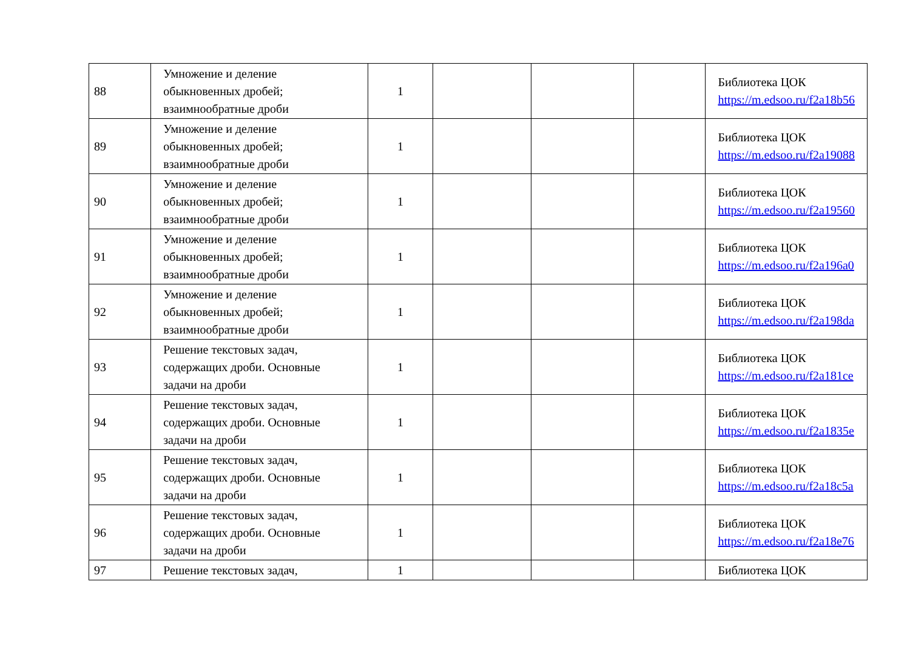| 88 | Умножение и деление обыкновенных дробей; взаимнообратные дроби | 1 | | | | Библиотека ЦОК https://m.edsoo.ru/f2a18b56 |
| 89 | Умножение и деление обыкновенных дробей; взаимнообратные дроби | 1 | | | | Библиотека ЦОК https://m.edsoo.ru/f2a19088 |
| 90 | Умножение и деление обыкновенных дробей; взаимнообратные дроби | 1 | | | | Библиотека ЦОК https://m.edsoo.ru/f2a19560 |
| 91 | Умножение и деление обыкновенных дробей; взаимнообратные дроби | 1 | | | | Библиотека ЦОК https://m.edsoo.ru/f2a196a0 |
| 92 | Умножение и деление обыкновенных дробей; взаимнообратные дроби | 1 | | | | Библиотека ЦОК https://m.edsoo.ru/f2a198da |
| 93 | Решение текстовых задач, содержащих дроби. Основные задачи на дроби | 1 | | | | Библиотека ЦОК https://m.edsoo.ru/f2a181ce |
| 94 | Решение текстовых задач, содержащих дроби. Основные задачи на дроби | 1 | | | | Библиотека ЦОК https://m.edsoo.ru/f2a1835e |
| 95 | Решение текстовых задач, содержащих дроби. Основные задачи на дроби | 1 | | | | Библиотека ЦОК https://m.edsoo.ru/f2a18c5a |
| 96 | Решение текстовых задач, содержащих дроби. Основные задачи на дроби | 1 | | | | Библиотека ЦОК https://m.edsoo.ru/f2a18e76 |
| 97 | Решение текстовых задач, | 1 | | | | Библиотека ЦОК |